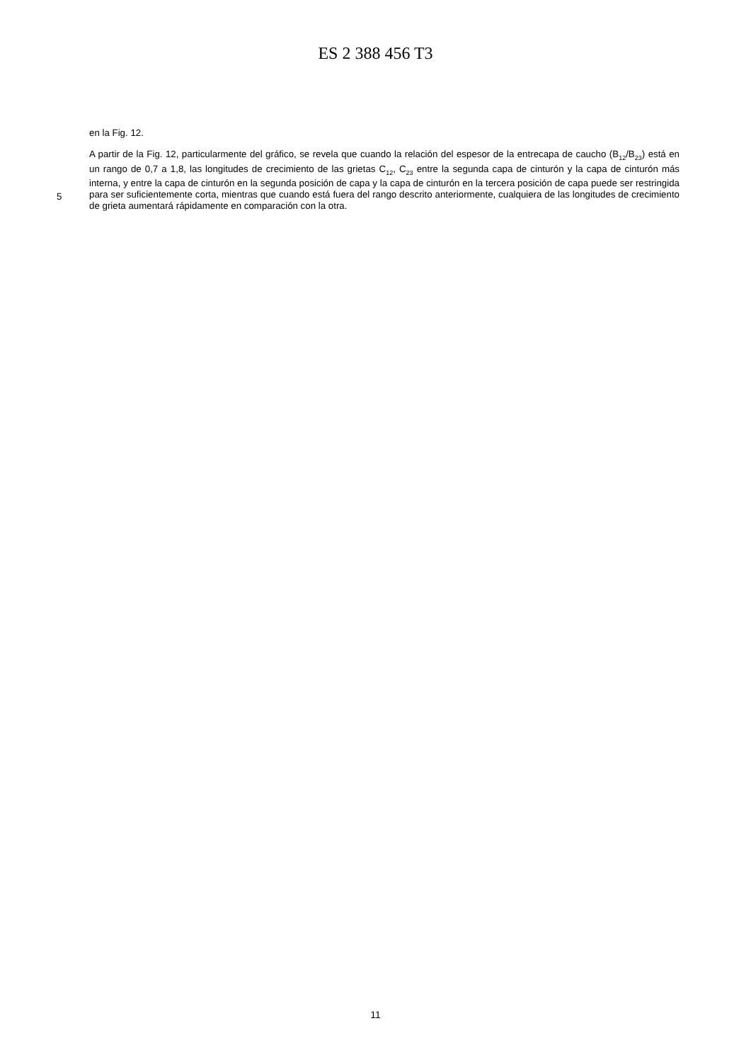ES 2 388 456 T3
en la Fig. 12.
5
A partir de la Fig. 12, particularmente del gráfico, se revela que cuando la relación del espesor de la entrecapa de caucho (B<sub>12</sub>/B<sub>23</sub>) está en un rango de 0,7 a 1,8, las longitudes de crecimiento de las grietas C<sub>12</sub>, C<sub>23</sub> entre la segunda capa de cinturón y la capa de cinturón más interna, y entre la capa de cinturón en la segunda posición de capa y la capa de cinturón en la tercera posición de capa puede ser restringida para ser suficientemente corta, mientras que cuando está fuera del rango descrito anteriormente, cualquiera de las longitudes de crecimiento de grieta aumentará rápidamente en comparación con la otra.
11